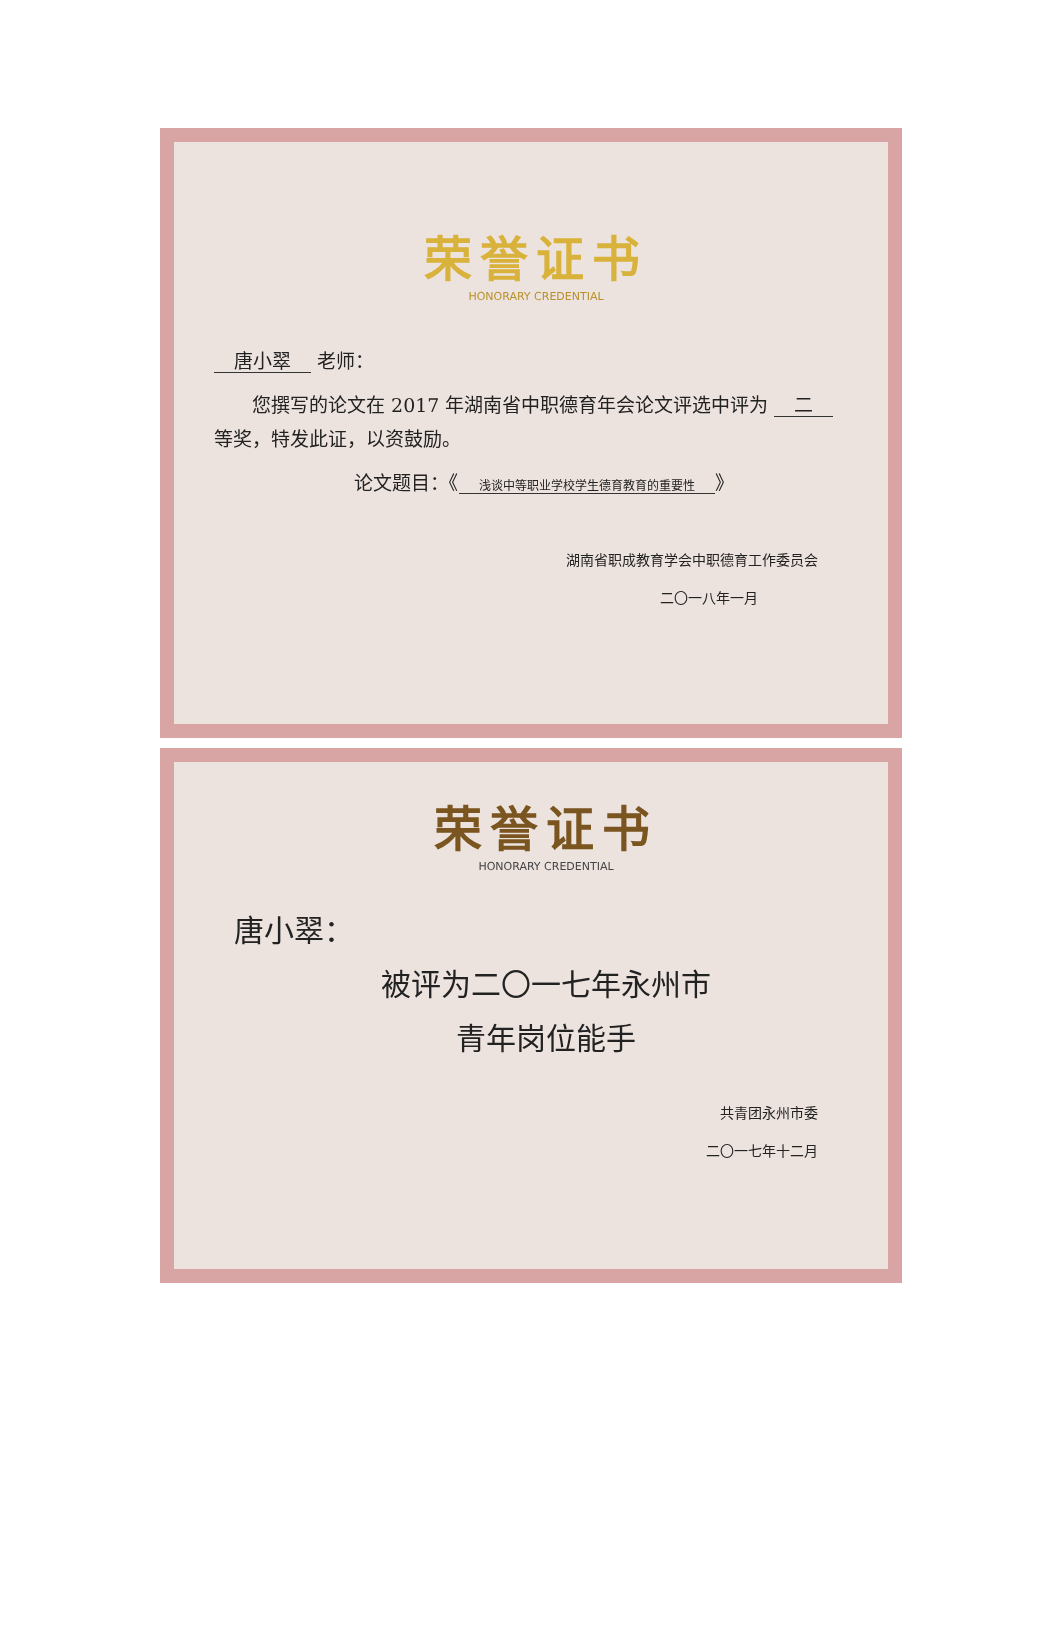荣誉证书
HONORARY CREDENTIAL
唐小翠 老师：
您撰写的论文在 2017 年湖南省中职德育年会论文评选中评为 二 等奖，特发此证，以资鼓励。
论文题目：《 浅谈中等职业学校学生德育教育的重要性 》
湖南省职成教育学会中职德育工作委员会
二〇一八年一月
荣誉证书
HONORARY CREDENTIAL
唐小翠：
被评为二〇一七年永州市
青年岗位能手
共青团永州市委
二〇一七年十二月